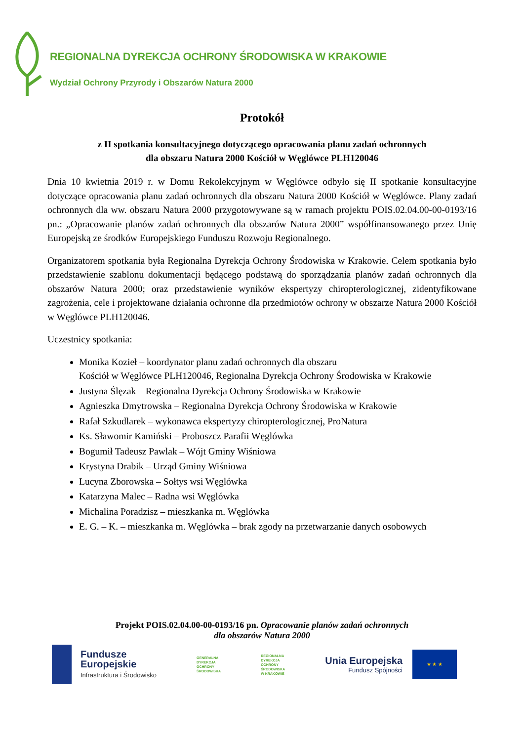REGIONALNA DYREKCJA OCHRONY ŚRODOWISKA W KRAKOWIE
Wydział Ochrony Przyrody i Obszarów Natura 2000
Protokół
z II spotkania konsultacyjnego dotyczącego opracowania planu zadań ochronnych
dla obszaru Natura 2000 Kościół w Węglówce PLH120046
Dnia 10 kwietnia 2019 r. w Domu Rekolekcyjnym w Węglówce odbyło się II spotkanie konsultacyjne dotyczące opracowania planu zadań ochronnych dla obszaru Natura 2000 Kościół w Węglówce. Plany zadań ochronnych dla ww. obszaru Natura 2000 przygotowywane są w ramach projektu POIS.02.04.00-00-0193/16 pn.: „Opracowanie planów zadań ochronnych dla obszarów Natura 2000” współfinansowanego przez Unię Europejską ze środków Europejskiego Funduszu Rozwoju Regionalnego.
Organizatorem spotkania była Regionalna Dyrekcja Ochrony Środowiska w Krakowie. Celem spotkania było przedstawienie szablonu dokumentacji będącego podstawą do sporządzania planów zadań ochronnych dla obszarów Natura 2000; oraz przedstawienie wyników ekspertyzy chiropterologicznej, zidentyfikowane zagrożenia, cele i projektowane działania ochronne dla przedmiotów ochrony w obszarze Natura 2000 Kościół w Węglówce PLH120046.
Uczestnicy spotkania:
Monika Kozieł – koordynator planu zadań ochronnych dla obszaru
Kościół w Węglówce PLH120046, Regionalna Dyrekcja Ochrony Środowiska w Krakowie
Justyna Ślęzak – Regionalna Dyrekcja Ochrony Środowiska w Krakowie
Agnieszka Dmytrowska – Regionalna Dyrekcja Ochrony Środowiska w Krakowie
Rafał Szkudlarek – wykonawca ekspertyzy chiropterologicznej, ProNatura
Ks. Sławomir Kamiński – Proboszcz Parafii Węglówka
Bogumił Tadeusz Pawlak – Wójt Gminy Wiśniowa
Krystyna Drabik – Urząd Gminy Wiśniowa
Lucyna Zborowska – Sołtys wsi Węglówka
Katarzyna Malec – Radna wsi Węglówka
Michalina Poradzisz – mieszkanka m. Węglówka
E. G. – K. – mieszkanka m. Węglówka – brak zgody na przetwarzanie danych osobowych
Projekt POIS.02.04.00-00-0193/16 pn. Opracowanie planów zadań ochronnych
dla obszarów Natura 2000
Fundusze
Europejskie
Infrastruktura i Środowisko
GENERALNA
DYREKCJA
OCHRONY
ŚRODOWISKA
REGIONALNA
DYREKCJA
OCHRONY
ŚRODOWISKA
W KRAKOWIE
Unia Europejska
Fundusz Spójności
★ ★ ★